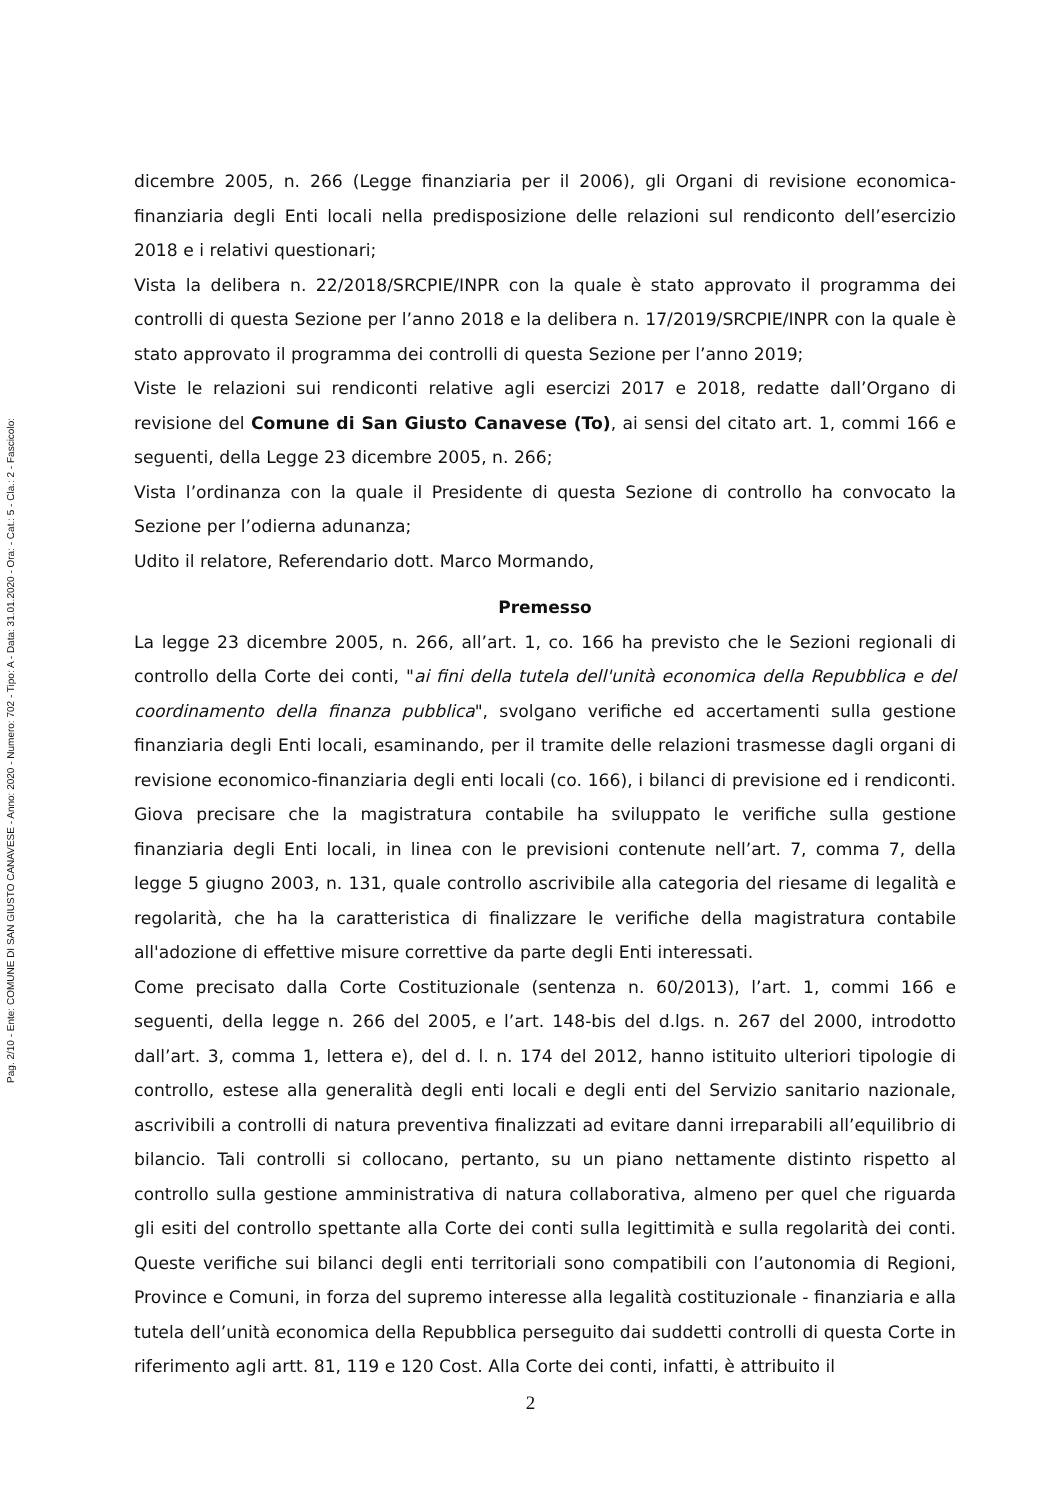Pag. 2/10 - Ente: COMUNE DI SAN GIUSTO CANAVESE - Anno: 2020 - Numero: 702 - Tipo: A - Data: 31.01.2020 - Ora: - Cat.: 5 - Cla.: 2 - Fascicolo:
dicembre 2005, n. 266 (Legge finanziaria per il 2006), gli Organi di revisione economica-finanziaria degli Enti locali nella predisposizione delle relazioni sul rendiconto dell’esercizio 2018 e i relativi questionari;
Vista la delibera n. 22/2018/SRCPIE/INPR con la quale è stato approvato il programma dei controlli di questa Sezione per l’anno 2018 e la delibera n. 17/2019/SRCPIE/INPR con la quale è stato approvato il programma dei controlli di questa Sezione per l’anno 2019;
Viste le relazioni sui rendiconti relative agli esercizi 2017 e 2018, redatte dall’Organo di revisione del Comune di San Giusto Canavese (To), ai sensi del citato art. 1, commi 166 e seguenti, della Legge 23 dicembre 2005, n. 266;
Vista l’ordinanza con la quale il Presidente di questa Sezione di controllo ha convocato la Sezione per l’odierna adunanza;
Udito il relatore, Referendario dott. Marco Mormando,
Premesso
La legge 23 dicembre 2005, n. 266, all’art. 1, co. 166 ha previsto che le Sezioni regionali di controllo della Corte dei conti, "ai fini della tutela dell'unità economica della Repubblica e del coordinamento della finanza pubblica", svolgano verifiche ed accertamenti sulla gestione finanziaria degli Enti locali, esaminando, per il tramite delle relazioni trasmesse dagli organi di revisione economico-finanziaria degli enti locali (co. 166), i bilanci di previsione ed i rendiconti. Giova precisare che la magistratura contabile ha sviluppato le verifiche sulla gestione finanziaria degli Enti locali, in linea con le previsioni contenute nell’art. 7, comma 7, della legge 5 giugno 2003, n. 131, quale controllo ascrivibile alla categoria del riesame di legalità e regolarità, che ha la caratteristica di finalizzare le verifiche della magistratura contabile all'adozione di effettive misure correttive da parte degli Enti interessati.
Come precisato dalla Corte Costituzionale (sentenza n. 60/2013), l’art. 1, commi 166 e seguenti, della legge n. 266 del 2005, e l’art. 148-bis del d.lgs. n. 267 del 2000, introdotto dall’art. 3, comma 1, lettera e), del d. l. n. 174 del 2012, hanno istituito ulteriori tipologie di controllo, estese alla generalità degli enti locali e degli enti del Servizio sanitario nazionale, ascrivibili a controlli di natura preventiva finalizzati ad evitare danni irreparabili all’equilibrio di bilancio. Tali controlli si collocano, pertanto, su un piano nettamente distinto rispetto al controllo sulla gestione amministrativa di natura collaborativa, almeno per quel che riguarda gli esiti del controllo spettante alla Corte dei conti sulla legittimità e sulla regolarità dei conti. Queste verifiche sui bilanci degli enti territoriali sono compatibili con l’autonomia di Regioni, Province e Comuni, in forza del supremo interesse alla legalità costituzionale - finanziaria e alla tutela dell’unità economica della Repubblica perseguito dai suddetti controlli di questa Corte in riferimento agli artt. 81, 119 e 120 Cost. Alla Corte dei conti, infatti, è attribuito il
2